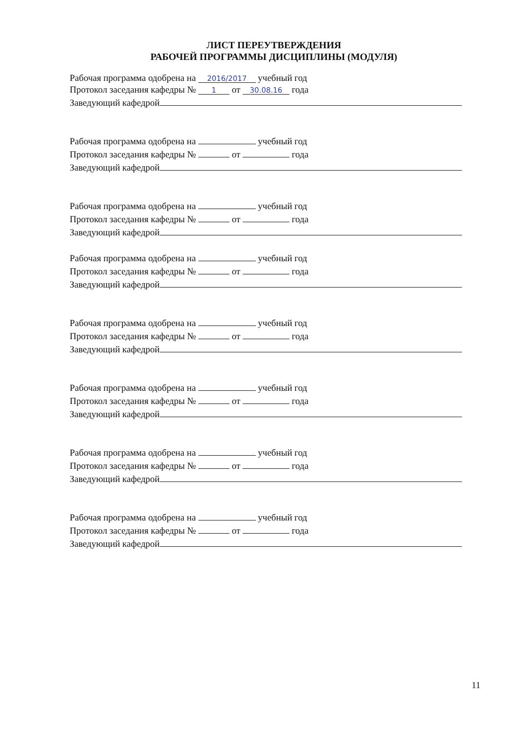ЛИСТ ПЕРЕУТВЕРЖДЕНИЯ
РАБОЧЕЙ ПРОГРАММЫ ДИСЦИПЛИНЫ (МОДУЛЯ)
Рабочая программа одобрена на 2016/2017 учебный год
Протокол заседания кафедры № 1 от 30.08.16 года
Заведующий кафедрой
Рабочая программа одобрена на учебный год
Протокол заседания кафедры № от года
Заведующий кафедрой
Рабочая программа одобрена на учебный год
Протокол заседания кафедры № от года
Заведующий кафедрой
Рабочая программа одобрена на учебный год
Протокол заседания кафедры № от года
Заведующий кафедрой
Рабочая программа одобрена на учебный год
Протокол заседания кафедры № от года
Заведующий кафедрой
Рабочая программа одобрена на учебный год
Протокол заседания кафедры № от года
Заведующий кафедрой
Рабочая программа одобрена на учебный год
Протокол заседания кафедры № от года
Заведующий кафедрой
Рабочая программа одобрена на учебный год
Протокол заседания кафедры № от года
Заведующий кафедрой
11